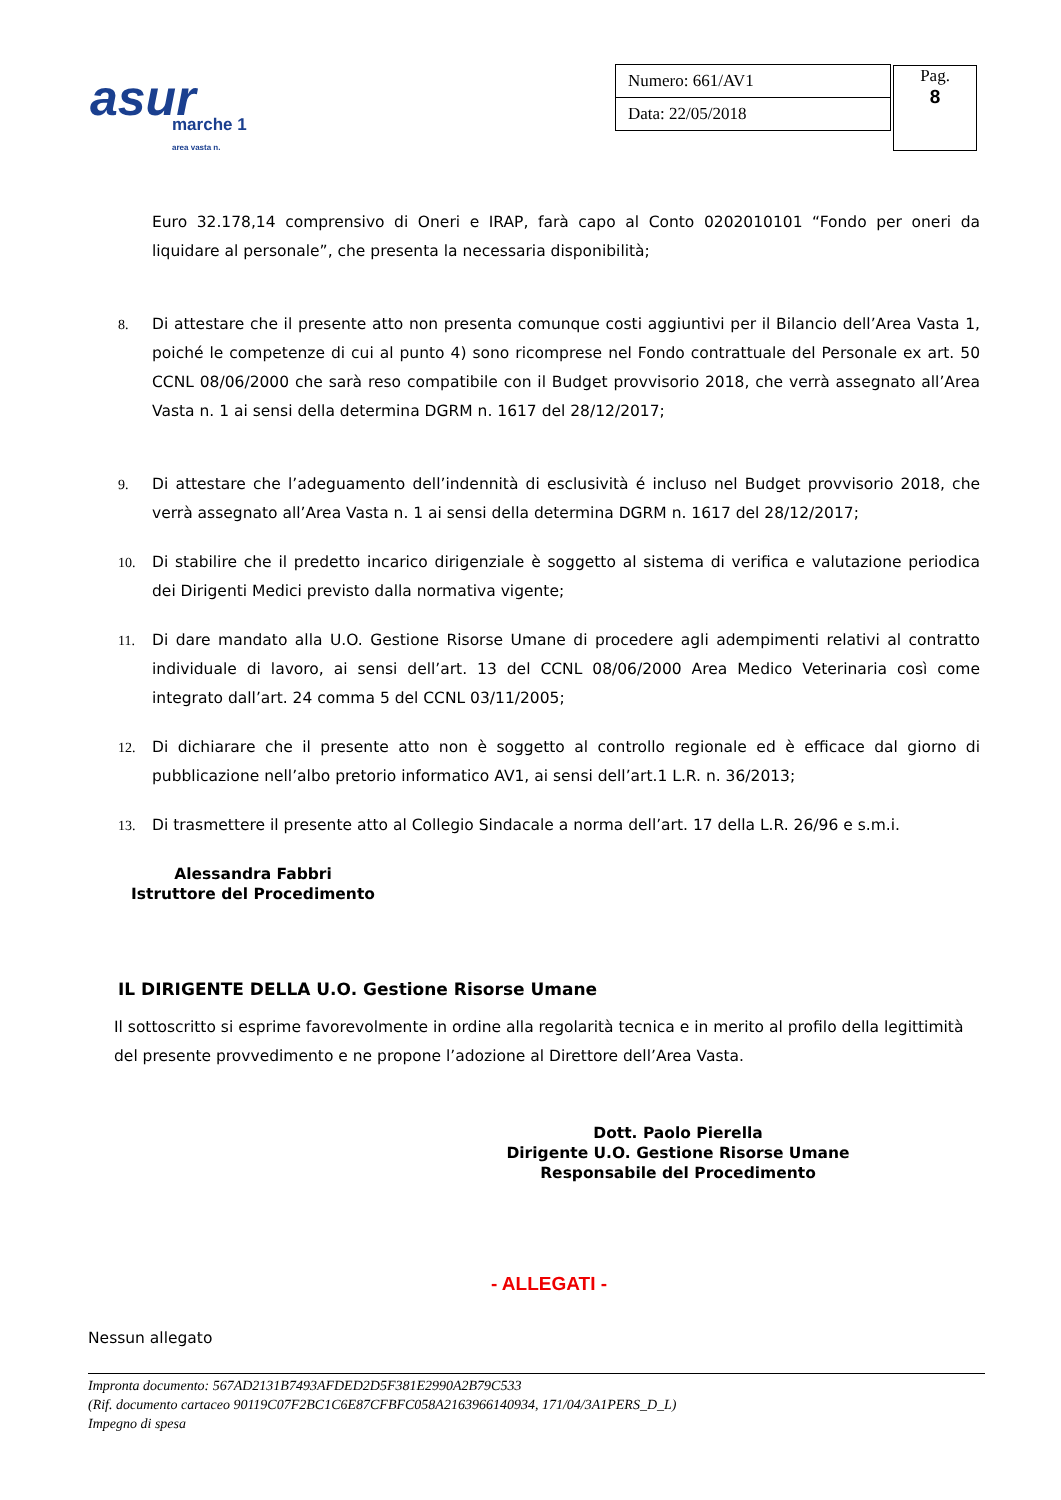asur marche 1
area vasta n.
| Numero: 661/AV1 |
| Data: 22/05/2018 |
Pag.
8
Euro 32.178,14 comprensivo di Oneri e IRAP, farà capo al Conto 0202010101 “Fondo per oneri da liquidare al personale”, che presenta la necessaria disponibilità;
8. Di attestare che il presente atto non presenta comunque costi aggiuntivi per il Bilancio dell’Area Vasta 1, poiché le competenze di cui al punto 4) sono ricomprese nel Fondo contrattuale del Personale ex art. 50 CCNL 08/06/2000 che sarà reso compatibile con il Budget provvisorio 2018, che verrà assegnato all’Area Vasta n. 1 ai sensi della determina DGRM n. 1617 del 28/12/2017;
9. Di attestare che l’adeguamento dell’indennità di esclusività é incluso nel Budget provvisorio 2018, che verrà assegnato all’Area Vasta n. 1 ai sensi della determina DGRM n. 1617 del 28/12/2017;
10. Di stabilire che il predetto incarico dirigenziale è soggetto al sistema di verifica e valutazione periodica dei Dirigenti Medici previsto dalla normativa vigente;
11. Di dare mandato alla U.O. Gestione Risorse Umane di procedere agli adempimenti relativi al contratto individuale di lavoro, ai sensi dell’art. 13 del CCNL 08/06/2000 Area Medico Veterinaria così come integrato dall’art. 24 comma 5 del CCNL 03/11/2005;
12. Di dichiarare che il presente atto non è soggetto al controllo regionale ed è efficace dal giorno di pubblicazione nell’albo pretorio informatico AV1, ai sensi dell’art.1 L.R. n. 36/2013;
13. Di trasmettere il presente atto al Collegio Sindacale a norma dell’art. 17 della L.R. 26/96 e s.m.i.
Alessandra Fabbri
Istruttore del Procedimento
IL DIRIGENTE DELLA U.O. Gestione Risorse Umane
Il sottoscritto si esprime favorevolmente in ordine alla regolarità tecnica e in merito al profilo della legittimità del presente provvedimento e ne propone l’adozione al Direttore dell’Area Vasta.
Dott. Paolo Pierella
Dirigente U.O. Gestione Risorse Umane
Responsabile del Procedimento
- ALLEGATI -
Nessun allegato
Impronta documento: 567AD2131B7493AFDED2D5F381E2990A2B79C533
(Rif. documento cartaceo 90119C07F2BC1C6E87CFBFC058A2163966140934, 171/04/3A1PERS_D_L)
Impegno di spesa